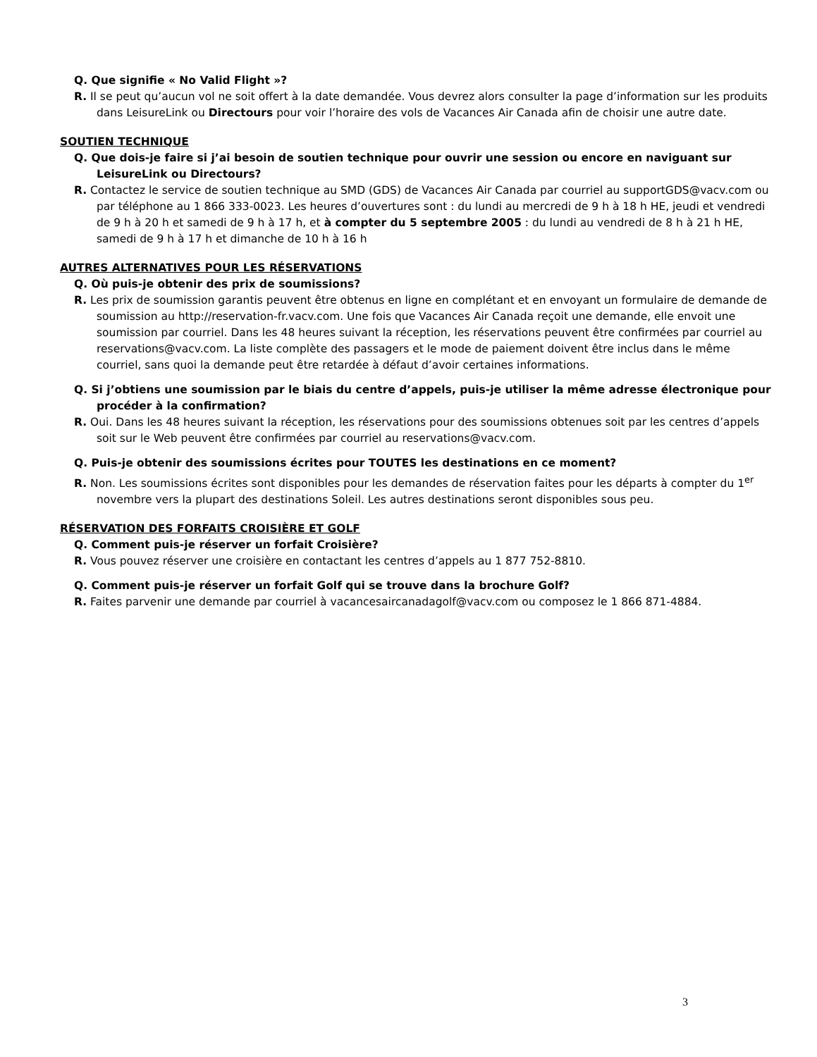Q. Que signifie « No Valid Flight »?
R. Il se peut qu’aucun vol ne soit offert à la date demandée. Vous devrez alors consulter la page d’information sur les produits dans LeisureLink ou Directours pour voir l’horaire des vols de Vacances Air Canada afin de choisir une autre date.
SOUTIEN TECHNIQUE
Q. Que dois-je faire si j’ai besoin de soutien technique pour ouvrir une session ou encore en naviguant sur LeisureLink ou Directours?
R. Contactez le service de soutien technique au SMD (GDS) de Vacances Air Canada par courriel au supportGDS@vacv.com ou par téléphone au 1 866 333-0023. Les heures d’ouvertures sont : du lundi au mercredi de 9 h à 18 h HE, jeudi et vendredi de 9 h à 20 h et samedi de 9 h à 17 h, et à compter du 5 septembre 2005 : du lundi au vendredi de 8 h à 21 h HE, samedi de 9 h à 17 h et dimanche de 10 h à 16 h
AUTRES ALTERNATIVES POUR LES RÉSERVATIONS
Q. Où puis-je obtenir des prix de soumissions?
R. Les prix de soumission garantis peuvent être obtenus en ligne en complétant et en envoyant un formulaire de demande de soumission au http://reservation-fr.vacv.com. Une fois que Vacances Air Canada reçoit une demande, elle envoit une soumission par courriel. Dans les 48 heures suivant la réception, les réservations peuvent être confirmées par courriel au reservations@vacv.com. La liste complète des passagers et le mode de paiement doivent être inclus dans le même courriel, sans quoi la demande peut être retardée à défaut d’avoir certaines informations.
Q. Si j’obtiens une soumission par le biais du centre d’appels, puis-je utiliser la même adresse électronique pour procéder à la confirmation?
R. Oui. Dans les 48 heures suivant la réception, les réservations pour des soumissions obtenues soit par les centres d’appels soit sur le Web peuvent être confirmées par courriel au reservations@vacv.com.
Q. Puis-je obtenir des soumissions écrites pour TOUTES les destinations en ce moment?
R. Non. Les soumissions écrites sont disponibles pour les demandes de réservation faites pour les départs à compter du 1<sup>er</sup> novembre vers la plupart des destinations Soleil. Les autres destinations seront disponibles sous peu.
RÉSERVATION DES FORFAITS CROISIÈRE ET GOLF
Q. Comment puis-je réserver un forfait Croisière?
R. Vous pouvez réserver une croisière en contactant les centres d’appels au 1 877 752-8810.
Q. Comment puis-je réserver un forfait Golf qui se trouve dans la brochure Golf?
R. Faites parvenir une demande par courriel à vacancesaircanadagolf@vacv.com ou composez le 1 866 871-4884.
3